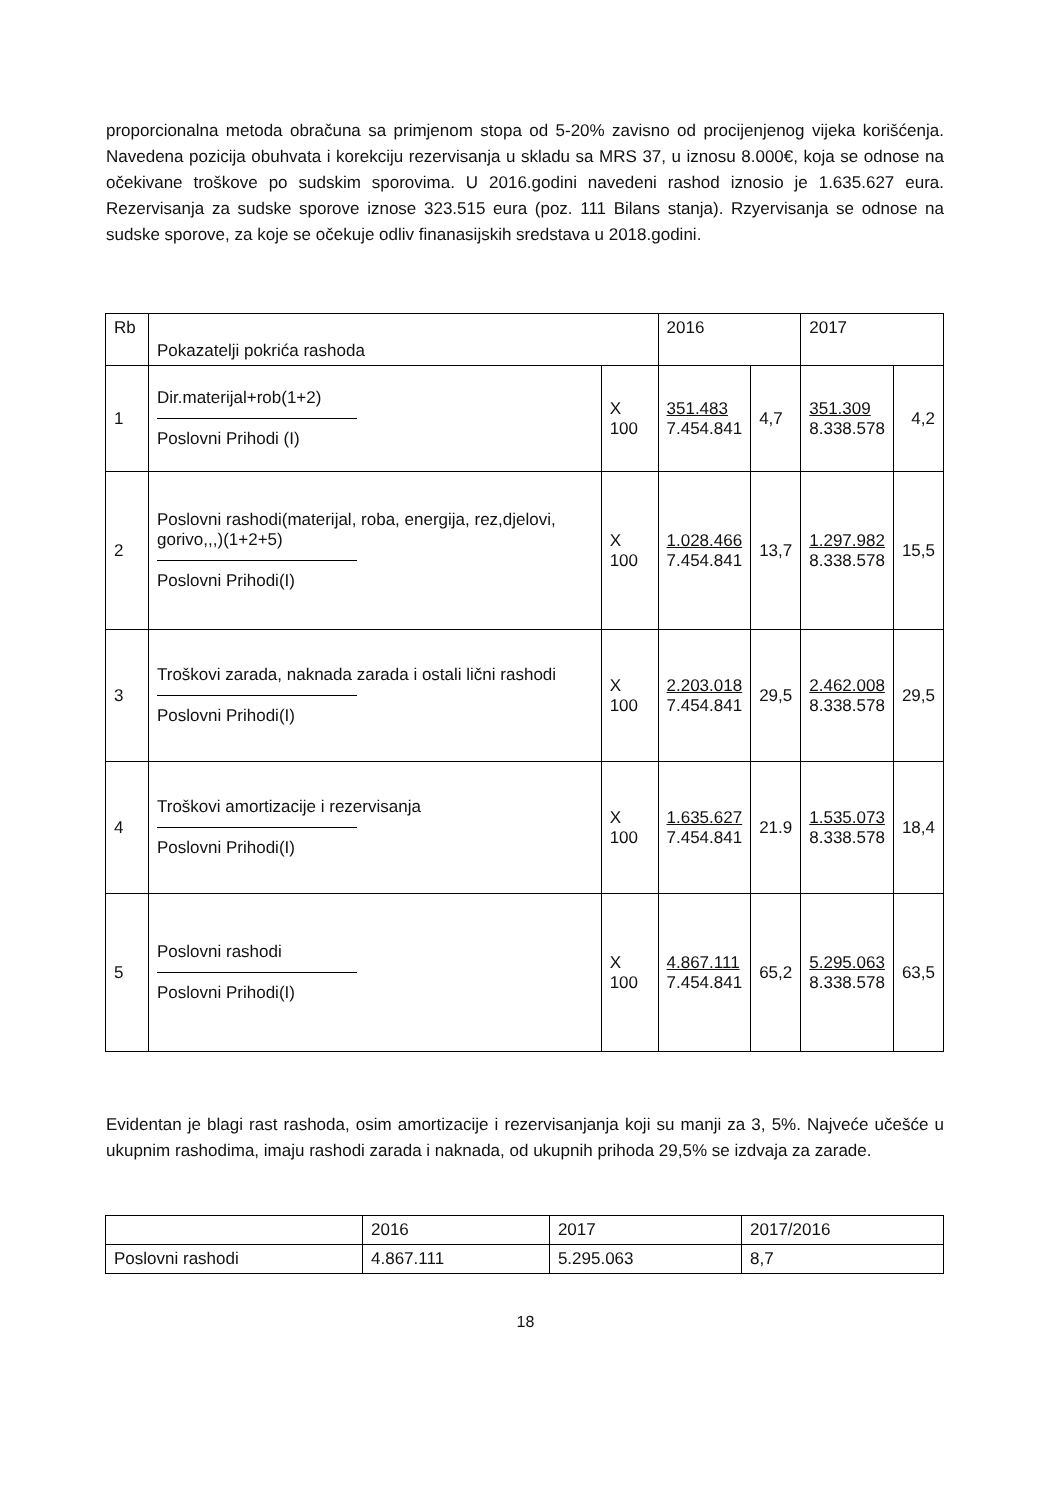proporcionalna metoda obračuna sa primjenom stopa od 5-20% zavisno od procijenjenog vijeka korišćenja. Navedena pozicija obuhvata i korekciju rezervisanja u skladu sa MRS 37, u iznosu 8.000€, koja se odnose na očekivane troškove po sudskim sporovima. U 2016.godini navedeni rashod iznosio je 1.635.627 eura. Rezervisanja za sudske sporove iznose 323.515 eura (poz. 111 Bilans stanja). Rzyervisanja se odnose na sudske sporove, za koje se očekuje odliv finanasijskih sredstava u 2018.godini.
| Rb | Pokazatelji pokrića rashoda | | 2016 | | 2017 | |
| --- | --- | --- | --- | --- | --- | --- |
| 1 | Dir.materijal+rob(1+2) Poslovni Prihodi (I) | X 100 | 351.483 7.454.841 | 4,7 | 351.309 8.338.578 | 4,2 |
| 2 | Poslovni rashodi(materijal, roba, energija, rez,djelovi, gorivo,,,)(1+2+5) Poslovni Prihodi(I) | X 100 | 1.028.466 7.454.841 | 13,7 | 1.297.982 8.338.578 | 15,5 |
| 3 | Troškovi zarada, naknada zarada i ostali lični rashodi Poslovni Prihodi(I) | X 100 | 2.203.018 7.454.841 | 29,5 | 2.462.008 8.338.578 | 29,5 |
| 4 | Troškovi amortizacije i rezervisanja Poslovni Prihodi(I) | X 100 | 1.635.627 7.454.841 | 21.9 | 1.535.073 8.338.578 | 18,4 |
| 5 | Poslovni rashodi Poslovni Prihodi(I) | X 100 | 4.867.111 7.454.841 | 65,2 | 5.295.063 8.338.578 | 63,5 |
Evidentan je blagi rast rashoda, osim amortizacije i rezervisanjanja koji su manji za 3, 5%. Najveće učešće u ukupnim rashodima, imaju rashodi zarada i naknada, od ukupnih prihoda 29,5% se izdvaja za zarade.
| | 2016 | 2017 | 2017/2016 |
| --- | --- | --- | --- |
| Poslovni rashodi | 4.867.111 | 5.295.063 | 8,7 |
18